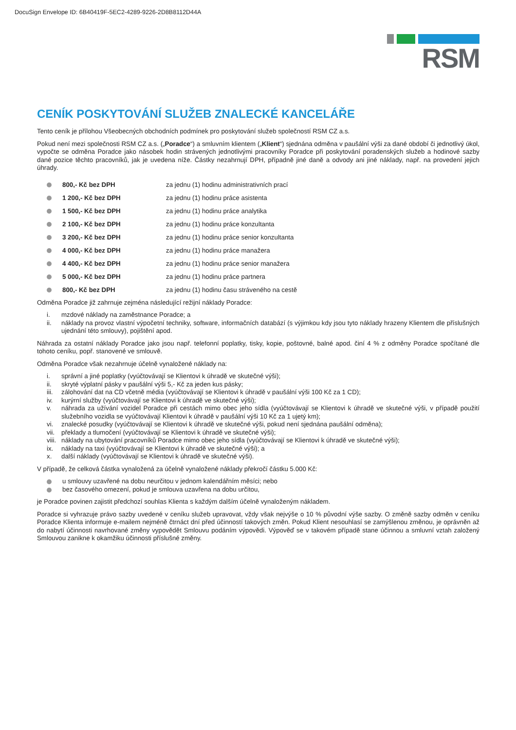DocuSign Envelope ID: 6B40419F-5EC2-4289-9226-2D8B8112D44A
RSM
CENÍK POSKYTOVÁNÍ SLUŽEB ZNALECKÉ KANCELÁŘE
Tento ceník je přílohou Všeobecných obchodních podmínek pro poskytování služeb společností RSM CZ a.s.
Pokud není mezi společnosti RSM CZ a.s. („Poradce“) a smluvním klientem („Klient“) sjednána odměna v paušální výši za dané období či jednotlivý úkol, vypočte se odměna Poradce jako násobek hodin strávených jednotlivými pracovníky Poradce při poskytování poradenských služeb a hodinové sazby dané pozice těchto pracovníků, jak je uvedena níže. Částky nezahrnují DPH, případně jiné daně a odvody ani jiné náklady, např. na provedení jejich úhrady.
800,- Kč bez DPH za jednu (1) hodinu administrativních prací
1 200,- Kč bez DPH za jednu (1) hodinu práce asistenta
1 500,- Kč bez DPH za jednu (1) hodinu práce analytika
2 100,- Kč bez DPH za jednu (1) hodinu práce konzultanta
3 200,- Kč bez DPH za jednu (1) hodinu práce senior konzultanta
4 000,- Kč bez DPH za jednu (1) hodinu práce manažera
4 400,- Kč bez DPH za jednu (1) hodinu práce senior manažera
5 000,- Kč bez DPH za jednu (1) hodinu práce partnera
800,- Kč bez DPH za jednu (1) hodinu času stráveného na cestě
Odměna Poradce již zahrnuje zejména následující režijní náklady Poradce:
i. mzdové náklady na zaměstnance Poradce; a
ii. náklady na provoz vlastní výpočetní techniky, software, informačních databází (s výjimkou kdy jsou tyto náklady hrazeny Klientem dle příslušných ujednání této smlouvy), pojištění apod.
Náhrada za ostatní náklady Poradce jako jsou např. telefonní poplatky, tisky, kopie, poštovné, balné apod. činí 4 % z odměny Poradce spočítané dle tohoto ceníku, popř. stanovené ve smlouvě.
Odměna Poradce však nezahrnuje účelně vynaložené náklady na:
i. správní a jiné poplatky (vyúčtovávají se Klientovi k úhradě ve skutečné výši);
ii. skryté výplatní pásky v paušální výši 5,- Kč za jeden kus pásky;
iii. zálohování dat na CD včetně média (vyúčtovávají se Klientovi k úhradě v paušální výši 100 Kč za 1 CD);
iv. kurýrní služby (vyúčtovávají se Klientovi k úhradě ve skutečné výši);
v. náhrada za užívání vozidel Poradce při cestách mimo obec jeho sídla (vyúčtovávají se Klientovi k úhradě ve skutečné výši, v případě použití služebního vozidla se vyúčtovávají Klientovi k úhradě v paušální výši 10 Kč za 1 ujetý km);
vi. znalecké posudky (vyúčtovávají se Klientovi k úhradě ve skutečné výši, pokud není sjednána paušální odměna);
vii. překlady a tlumočení (vyúčtovávají se Klientovi k úhradě ve skutečné výši);
viii. náklady na ubytování pracovníků Poradce mimo obec jeho sídla (vyúčtovávají se Klientovi k úhradě ve skutečné výši);
ix. náklady na taxi (vyúčtovávají se Klientovi k úhradě ve skutečné výši); a
x. další náklady (vyúčtovávají se Klientovi k úhradě ve skutečné výši).
V případě, že celková částka vynaložená za účelně vynaložené náklady překročí částku 5.000 Kč:
u smlouvy uzavřené na dobu neurčitou v jednom kalendářním měsíci; nebo
bez časového omezení, pokud je smlouva uzavřena na dobu určitou,
je Poradce povinen zajistit předchozí souhlas Klienta s každým dalším účelně vynaloženým nákladem.
Poradce si vyhrazuje právo sazby uvedené v ceníku služeb upravovat, vždy však nejvýše o 10 % původní výše sazby. O změně sazby odměn v ceníku Poradce Klienta informuje e-mailem nejméně čtrnáct dní před účinností takových změn. Pokud Klient nesouhlasí se zamýšlenou změnou, je oprávněn až do nabytí účinnosti navrhované změny vypovědět Smlouvu podáním výpovědi. Výpověď se v takovém případě stane účinnou a smluvní vztah založený Smlouvou zanikne k okamžiku účinnosti příslušné změny.